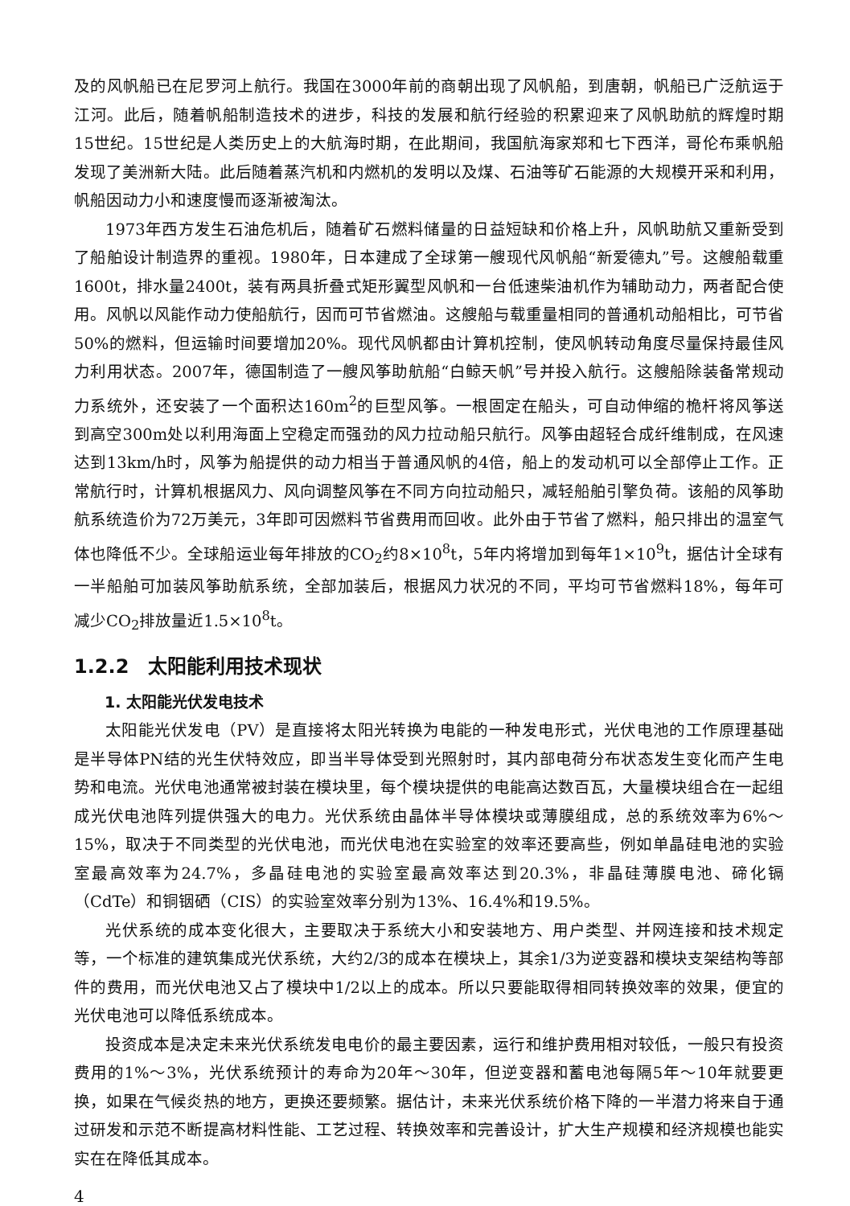及的风帆船已在尼罗河上航行。我国在3000年前的商朝出现了风帆船，到唐朝，帆船已广泛航运于江河。此后，随着帆船制造技术的进步，科技的发展和航行经验的积累迎来了风帆助航的辉煌时期15世纪。15世纪是人类历史上的大航海时期，在此期间，我国航海家郑和七下西洋，哥伦布乘帆船发现了美洲新大陆。此后随着蒸汽机和内燃机的发明以及煤、石油等矿石能源的大规模开采和利用，帆船因动力小和速度慢而逐渐被淘汰。
1973年西方发生石油危机后，随着矿石燃料储量的日益短缺和价格上升，风帆助航又重新受到了船舶设计制造界的重视。1980年，日本建成了全球第一艘现代风帆船“新爱德丸”号。这艘船载重1600t，排水量2400t，装有两具折叠式矩形翼型风帆和一台低速柴油机作为辅助动力，两者配合使用。风帆以风能作动力使船航行，因而可节省燃油。这艘船与载重量相同的普通机动船相比，可节省50%的燃料，但运输时间要增加20%。现代风帆都由计算机控制，使风帆转动角度尽量保持最佳风力利用状态。2007年，德国制造了一艘风筝助航船“白鲸天帆”号并投入航行。这艘船除装备常规动力系统外，还安装了一个面积达160m<sup>2</sup>的巨型风筝。一根固定在船头，可自动伸缩的桅杆将风筝送到高空300m处以利用海面上空稳定而强劲的风力拉动船只航行。风筝由超轻合成纤维制成，在风速达到13km/h时，风筝为船提供的动力相当于普通风帆的4倍，船上的发动机可以全部停止工作。正常航行时，计算机根据风力、风向调整风筝在不同方向拉动船只，减轻船舶引擎负荷。该船的风筝助航系统造价为72万美元，3年即可因燃料节省费用而回收。此外由于节省了燃料，船只排出的温室气体也降低不少。全球船运业每年排放的CO<sub>2</sub>约8×10<sup>8</sup>t，5年内将增加到每年1×10<sup>9</sup>t，据估计全球有一半船舶可加装风筝助航系统，全部加装后，根据风力状况的不同，平均可节省燃料18%，每年可减少CO<sub>2</sub>排放量近1.5×10<sup>8</sup>t。
1.2.2　太阳能利用技术现状
1. 太阳能光伏发电技术
太阳能光伏发电（PV）是直接将太阳光转换为电能的一种发电形式，光伏电池的工作原理基础是半导体PN结的光生伏特效应，即当半导体受到光照射时，其内部电荷分布状态发生变化而产生电势和电流。光伏电池通常被封装在模块里，每个模块提供的电能高达数百瓦，大量模块组合在一起组成光伏电池阵列提供强大的电力。光伏系统由晶体半导体模块或薄膜组成，总的系统效率为6%～15%，取决于不同类型的光伏电池，而光伏电池在实验室的效率还要高些，例如单晶硅电池的实验室最高效率为24.7%，多晶硅电池的实验室最高效率达到20.3%，非晶硅薄膜电池、碲化镉（CdTe）和铜铟硒（CIS）的实验室效率分别为13%、16.4%和19.5%。
光伏系统的成本变化很大，主要取决于系统大小和安装地方、用户类型、并网连接和技术规定等，一个标准的建筑集成光伏系统，大约2/3的成本在模块上，其余1/3为逆变器和模块支架结构等部件的费用，而光伏电池又占了模块中1/2以上的成本。所以只要能取得相同转换效率的效果，便宜的光伏电池可以降低系统成本。
投资成本是决定未来光伏系统发电电价的最主要因素，运行和维护费用相对较低，一般只有投资费用的1%～3%，光伏系统预计的寿命为20年～30年，但逆变器和蓄电池每隔5年～10年就要更换，如果在气候炎热的地方，更换还要频繁。据估计，未来光伏系统价格下降的一半潜力将来自于通过研发和示范不断提高材料性能、工艺过程、转换效率和完善设计，扩大生产规模和经济规模也能实实在在降低其成本。
4